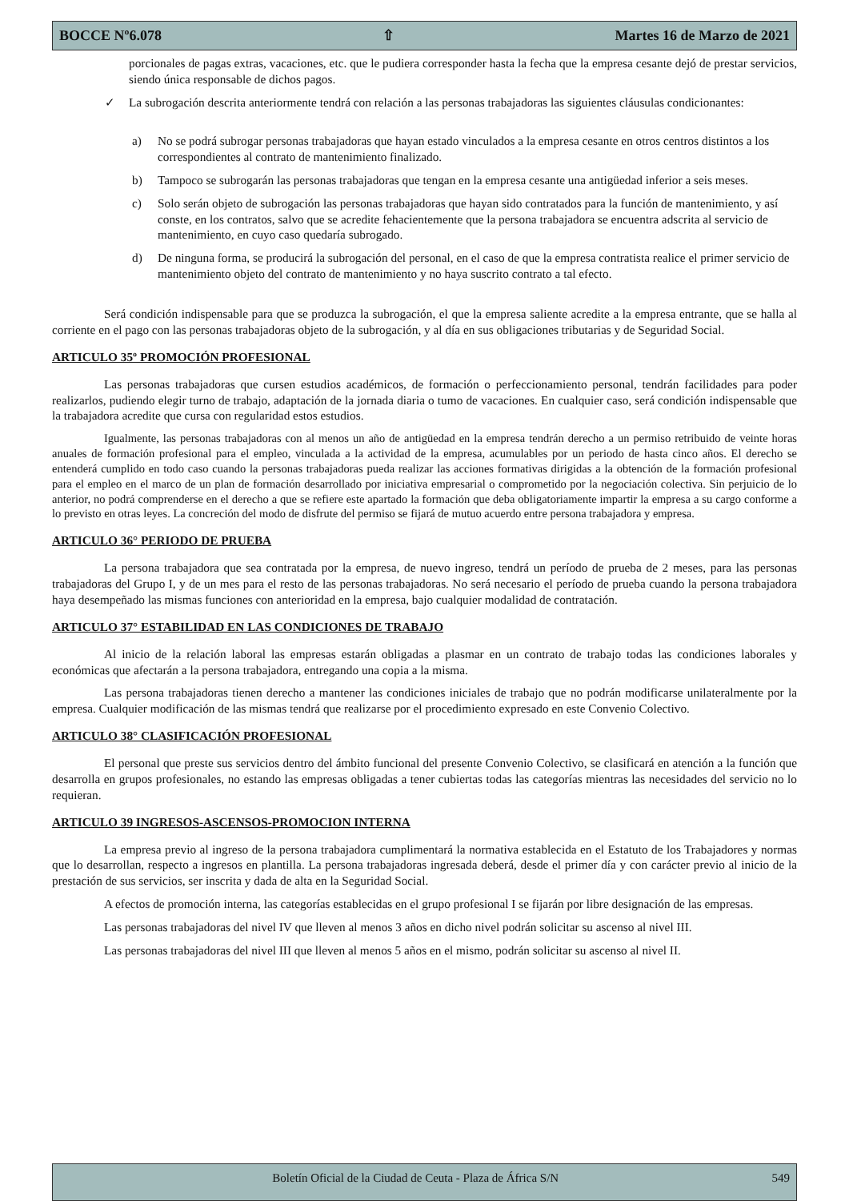BOCCE Nº6.078 ⇧ Martes 16 de Marzo de 2021
porcionales de pagas extras, vacaciones, etc. que le pudiera corresponder hasta la fecha que la empresa cesante dejó de prestar servicios, siendo única responsable de dichos pagos.
✓ La subrogación descrita anteriormente tendrá con relación a las personas trabajadoras las siguientes cláusulas condicionantes:
a) No se podrá subrogar personas trabajadoras que hayan estado vinculados a la empresa cesante en otros centros distintos a los correspondientes al contrato de mantenimiento finalizado.
b) Tampoco se subrogarán las personas trabajadoras que tengan en la empresa cesante una antigüedad inferior a seis meses.
c) Solo serán objeto de subrogación las personas trabajadoras que hayan sido contratados para la función de mantenimiento, y así conste, en los contratos, salvo que se acredite fehacientemente que la persona trabajadora se encuentra adscrita al servicio de mantenimiento, en cuyo caso quedaría subrogado.
d) De ninguna forma, se producirá la subrogación del personal, en el caso de que la empresa contratista realice el primer servicio de mantenimiento objeto del contrato de mantenimiento y no haya suscrito contrato a tal efecto.
Será condición indispensable para que se produzca la subrogación, el que la empresa saliente acredite a la empresa entrante, que se halla al corriente en el pago con las personas trabajadoras objeto de la subrogación, y al día en sus obligaciones tributarias y de Seguridad Social.
ARTICULO 35º PROMOCIÓN PROFESIONAL
Las personas trabajadoras que cursen estudios académicos, de formación o perfeccionamiento personal, tendrán facilidades para poder realizarlos, pudiendo elegir turno de trabajo, adaptación de la jornada diaria o tumo de vacaciones. En cualquier caso, será condición indispensable que la trabajadora acredite que cursa con regularidad estos estudios.
Igualmente, las personas trabajadoras con al menos un año de antigüedad en la empresa tendrán derecho a un permiso retribuido de veinte horas anuales de formación profesional para el empleo, vinculada a la actividad de la empresa, acumulables por un periodo de hasta cinco años. El derecho se entenderá cumplido en todo caso cuando la personas trabajadoras pueda realizar las acciones formativas dirigidas a la obtención de la formación profesional para el empleo en el marco de un plan de formación desarrollado por iniciativa empresarial o comprometido por la negociación colectiva. Sin perjuicio de lo anterior, no podrá comprenderse en el derecho a que se refiere este apartado la formación que deba obligatoriamente impartir la empresa a su cargo conforme a lo previsto en otras leyes. La concreción del modo de disfrute del permiso se fijará de mutuo acuerdo entre persona trabajadora y empresa.
ARTICULO 36° PERIODO DE PRUEBA
La persona trabajadora que sea contratada por la empresa, de nuevo ingreso, tendrá un período de prueba de 2 meses, para las personas trabajadoras del Grupo I, y de un mes para el resto de las personas trabajadoras. No será necesario el período de prueba cuando la persona trabajadora haya desempeñado las mismas funciones con anterioridad en la empresa, bajo cualquier modalidad de contratación.
ARTICULO 37° ESTABILIDAD EN LAS CONDICIONES DE TRABAJO
Al inicio de la relación laboral las empresas estarán obligadas a plasmar en un contrato de trabajo todas las condiciones laborales y económicas que afectarán a la persona trabajadora, entregando una copia a la misma.
Las persona trabajadoras tienen derecho a mantener las condiciones iniciales de trabajo que no podrán modificarse unilateralmente por la empresa. Cualquier modificación de las mismas tendrá que realizarse por el procedimiento expresado en este Convenio Colectivo.
ARTICULO 38° CLASIFICACIÓN PROFESIONAL
El personal que preste sus servicios dentro del ámbito funcional del presente Convenio Colectivo, se clasificará en atención a la función que desarrolla en grupos profesionales, no estando las empresas obligadas a tener cubiertas todas las categorías mientras las necesidades del servicio no lo requieran.
ARTICULO 39 INGRESOS-ASCENSOS-PROMOCION INTERNA
La empresa previo al ingreso de la persona trabajadora cumplimentará la normativa establecida en el Estatuto de los Trabajadores y normas que lo desarrollan, respecto a ingresos en plantilla. La persona trabajadoras ingresada deberá, desde el primer día y con carácter previo al inicio de la prestación de sus servicios, ser inscrita y dada de alta en la Seguridad Social.
A efectos de promoción interna, las categorías establecidas en el grupo profesional I se fijarán por libre designación de las empresas.
Las personas trabajadoras del nivel IV que lleven al menos 3 años en dicho nivel podrán solicitar su ascenso al nivel III.
Las personas trabajadoras del nivel III que lleven al menos 5 años en el mismo, podrán solicitar su ascenso al nivel II.
Boletín Oficial de la Ciudad de Ceuta - Plaza de África S/N 549